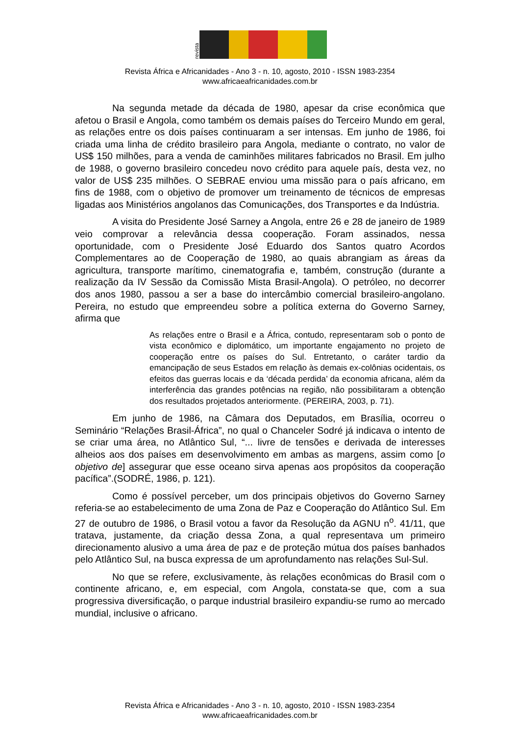revista
Revista África e Africanidades - Ano 3 - n. 10, agosto, 2010 - ISSN 1983-2354
www.africaeafricanidades.com.br
Na segunda metade da década de 1980, apesar da crise econômica que afetou o Brasil e Angola, como também os demais países do Terceiro Mundo em geral, as relações entre os dois países continuaram a ser intensas. Em junho de 1986, foi criada uma linha de crédito brasileiro para Angola, mediante o contrato, no valor de US$ 150 milhões, para a venda de caminhões militares fabricados no Brasil. Em julho de 1988, o governo brasileiro concedeu novo crédito para aquele país, desta vez, no valor de US$ 235 milhões. O SEBRAE enviou uma missão para o país africano, em fins de 1988, com o objetivo de promover um treinamento de técnicos de empresas ligadas aos Ministérios angolanos das Comunicações, dos Transportes e da Indústria.
A visita do Presidente José Sarney a Angola, entre 26 e 28 de janeiro de 1989 veio comprovar a relevância dessa cooperação. Foram assinados, nessa oportunidade, com o Presidente José Eduardo dos Santos quatro Acordos Complementares ao de Cooperação de 1980, ao quais abrangiam as áreas da agricultura, transporte marítimo, cinematografia e, também, construção (durante a realização da IV Sessão da Comissão Mista Brasil-Angola). O petróleo, no decorrer dos anos 1980, passou a ser a base do intercâmbio comercial brasileiro-angolano. Pereira, no estudo que empreendeu sobre a política externa do Governo Sarney, afirma que
As relações entre o Brasil e a África, contudo, representaram sob o ponto de vista econômico e diplomático, um importante engajamento no projeto de cooperação entre os países do Sul. Entretanto, o caráter tardio da emancipação de seus Estados em relação às demais ex-colônias ocidentais, os efeitos das guerras locais e da ‘década perdida’ da economia africana, além da interferência das grandes potências na região, não possibilitaram a obtenção dos resultados projetados anteriormente. (PEREIRA, 2003, p. 71).
Em junho de 1986, na Câmara dos Deputados, em Brasília, ocorreu o Seminário “Relações Brasil-África”, no qual o Chanceler Sodré já indicava o intento de se criar uma área, no Atlântico Sul, “... livre de tensões e derivada de interesses alheios aos dos países em desenvolvimento em ambas as margens, assim como [o objetivo de] assegurar que esse oceano sirva apenas aos propósitos da cooperação pacífica”.(SODRÉ, 1986, p. 121).
Como é possível perceber, um dos principais objetivos do Governo Sarney referia-se ao estabelecimento de uma Zona de Paz e Cooperação do Atlântico Sul. Em 27 de outubro de 1986, o Brasil votou a favor da Resolução da AGNU n<sup>o</sup>. 41/11, que tratava, justamente, da criação dessa Zona, a qual representava um primeiro direcionamento alusivo a uma área de paz e de proteção mútua dos países banhados pelo Atlântico Sul, na busca expressa de um aprofundamento nas relações Sul-Sul.
No que se refere, exclusivamente, às relações econômicas do Brasil com o continente africano, e, em especial, com Angola, constata-se que, com a sua progressiva diversificação, o parque industrial brasileiro expandiu-se rumo ao mercado mundial, inclusive o africano.
Revista África e Africanidades - Ano 3 - n. 10, agosto, 2010 - ISSN 1983-2354
www.africaeafricanidades.com.br